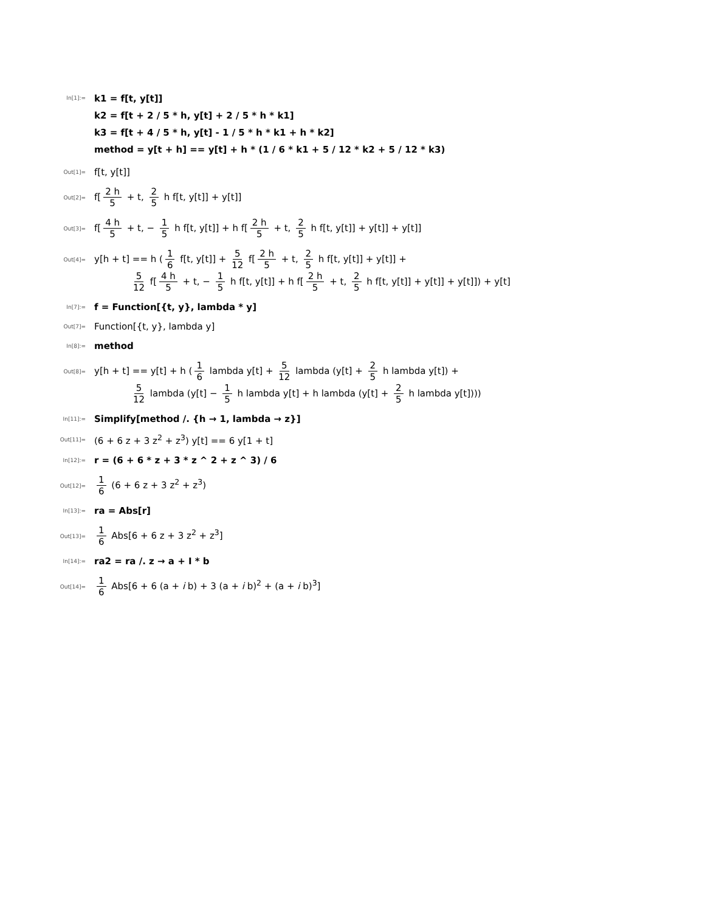In[1]:=
k1 = f[t, y[t]]
k2 = f[t + 2 / 5 * h, y[t] + 2 / 5 * h * k1]
k3 = f[t + 4 / 5 * h, y[t] - 1 / 5 * h * k1 + h * k2]
method = y[t + h] == y[t] + h * (1 / 6 * k1 + 5 / 12 * k2 + 5 / 12 * k3)
Out[1]=
f[t, y[t]]
Out[2]=
f[2 h 5 + t, 2 5 h f[t, y[t]] + y[t]]
Out[3]=
f[4 h 5 + t, − 1 5 h f[t, y[t]] + h f[2 h 5 + t, 2 5 h f[t, y[t]] + y[t]] + y[t]]
Out[4]=
y[h + t] == h (1 6 f[t, y[t]] + 5 12 f[2 h 5 + t, 2 5 h f[t, y[t]] + y[t]] +
5 12 f[4 h 5 + t, − 1 5 h f[t, y[t]] + h f[2 h 5 + t, 2 5 h f[t, y[t]] + y[t]] + y[t]]) + y[t]
In[7]:=
f = Function[{t, y}, lambda * y]
Out[7]=
Function[{t, y}, lambda y]
In[8]:=
method
Out[8]=
y[h + t] == y[t] + h (1 6 lambda y[t] + 5 12 lambda (y[t] + 2 5 h lambda y[t]) +
5 12 lambda (y[t] − 1 5 h lambda y[t] + h lambda (y[t] + 2 5 h lambda y[t])))
In[11]:=
Simplify[method /. {h → 1, lambda → z}]
Out[11]=
(6 + 6 z + 3 z<sup>2</sup> + z<sup>3</sup>) y[t] == 6 y[1 + t]
In[12]:=
r = (6 + 6 * z + 3 * z ^ 2 + z ^ 3) / 6
Out[12]=
1 6 (6 + 6 z + 3 z<sup>2</sup> + z<sup>3</sup>)
In[13]:=
ra = Abs[r]
Out[13]=
1 6 Abs[6 + 6 z + 3 z<sup>2</sup> + z<sup>3</sup>]
In[14]:=
ra2 = ra /. z → a + I * b
Out[14]=
1 6 Abs[6 + 6 (a + i b) + 3 (a + i b)<sup>2</sup> + (a + i b)<sup>3</sup>]